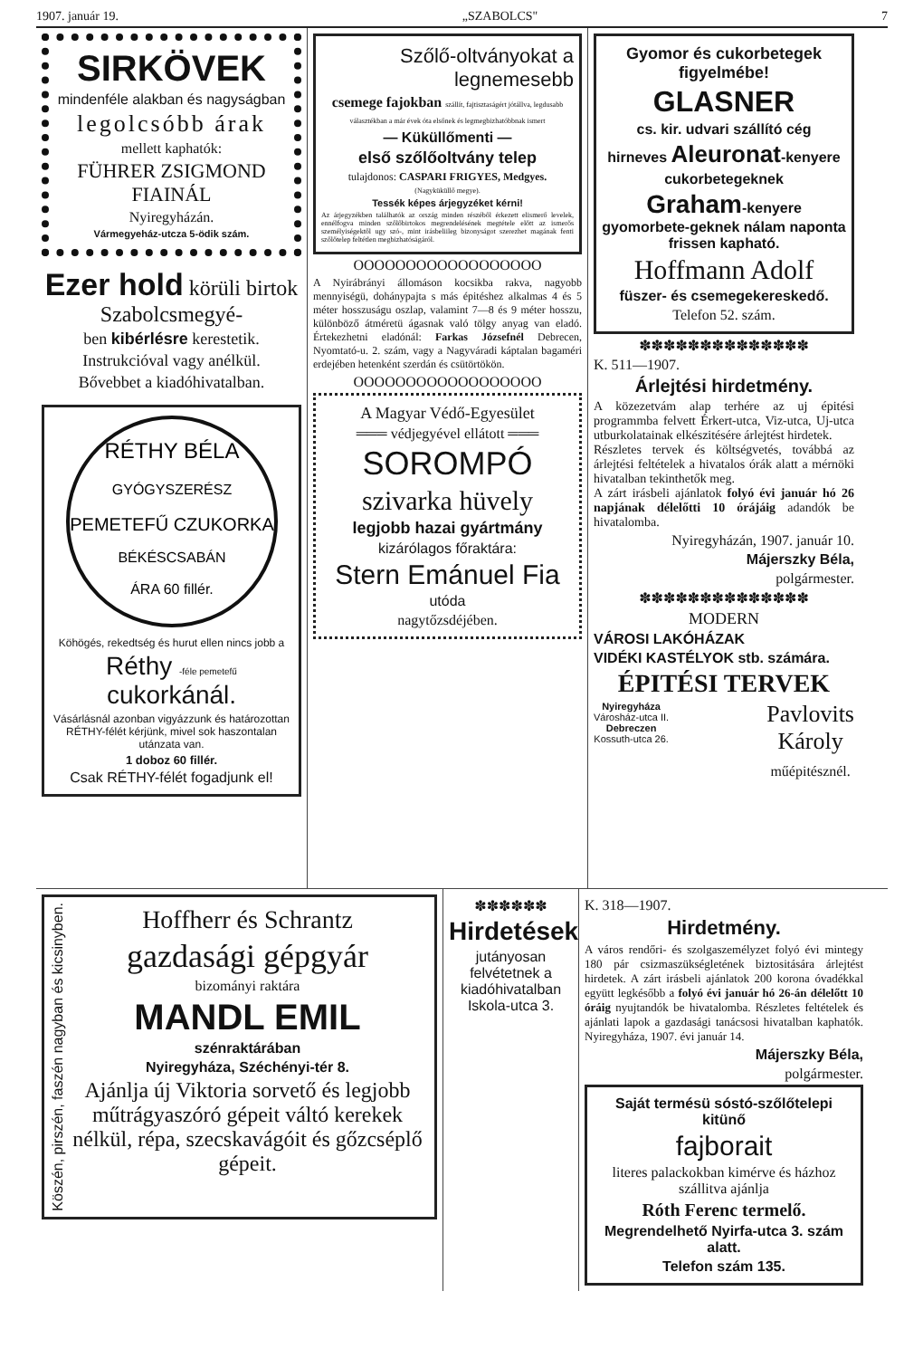1907. január 19. „SZABOLCS" 7
SIRKÖVEK
mindenféle alakban és nagyságban
legolcsóbb árak
mellett kaphatók:
FÜHRER ZSIGMOND FIAINÁL
Nyiregyházán.
Vármegyeház-utcza 5-ödik szám.
Ezer hold körüli birtok Szabolcsmegyé-
ben kibérlésre kerestetik.
Instrukcióval vagy anélkül.
Bővebbet a kiadóhivatalban.
RÉTHY BÉLA
GYÓGYSZERÉSZ
PEMETEFŰ CZUKORKA
BÉKÉSCSABÁN
ÁRA 60 fillér.
Köhögés, rekedtség és hurut ellen nincs jobb a
Réthy -féle pemetefű cukorkánál.
Vásárlásnál azonban vigyázzunk és határozottan RÉTHY-félét kérjünk, mivel sok haszontalan utánzata van.
1 doboz 60 fillér.
Csak RÉTHY-félét fogadjunk el!
Szőlő-oltványokat a legnemesebb
csemege fajokban szállít, fajtisztaságért jótállva, legdusabb választékban a már évek óta elsőnek és legmegbizhatóbbnak ismert
— Küküllőmenti —
első szőlőoltvány telep
tulajdonos: CASPARI FRIGYES, Medgyes.
(Nagyküküllő megye).
Tessék képes árjegyzéket kérni!
Az árjegyzékben találhatók az ország minden részéből érkezett elismerő levelek, ennélfogva minden szőlőbirtokos megrendelésének megtétele előtt az ismerős személyiségektől ugy szó-, mint irásbeliileg bizonyságot szerezhet magának fenti szőlőtelep feltétlen megbizhatóságáról.
OOOOOOOOOOOOOOOOOO
A Nyirábrányi állomáson kocsikba rakva, nagyobb mennyiségü, dohánypajta s más épitéshez alkalmas 4 és 5 méter hosszuságu oszlap, valamint 7—8 és 9 méter hosszu, különböző átméretü ágasnak való tölgy anyag van eladó. Értekezhetni eladónál: Farkas Józsefnél Debrecen, Nyomtató-u. 2. szám, vagy a Nagyváradi káptalan bagaméri erdejében hetenként szerdán és csütörtökön.
OOOOOOOOOOOOOOOOOO
A Magyar Védő-Egyesület
═══ védjegyével ellátott ═══
SOROMPÓ
szivarka hüvely
legjobb hazai gyártmány
kizárólagos főraktára:
Stern Emánuel Fia
utóda
nagytőzsdéjében.
Gyomor és cukorbetegek figyelmébe!
GLASNER
cs. kir. udvari szállító cég
hirneves Aleuronat-kenyere
cukorbetegeknek
Graham-kenyere gyomorbete-geknek nálam naponta frissen kapható.
Hoffmann Adolf
füszer- és csemegekereskedő.
Telefon 52. szám.
✽✽✽✽✽✽✽✽✽✽✽✽✽✽
K. 511—1907.
Árlejtési hirdetmény.
A közezetvám alap terhére az uj épitési programmba felvett Érkert-utca, Viz-utca, Uj-utca utburkolatainak elkészitésére árlejtést hirdetek.
Részletes tervek és költségvetés, továbbá az árlejtési feltételek a hivatalos órák alatt a mérnöki hivatalban tekinthetők meg.
A zárt irásbeli ajánlatok folyó évi január hó 26 napjának délelőtti 10 órájáig adandók be hivatalomba.
Nyiregyházán, 1907. január 10.
Májerszky Béla,
polgármester.
✽✽✽✽✽✽✽✽✽✽✽✽✽✽
MODERN
VÁROSI LAKÓHÁZAK
VIDÉKI KASTÉLYOK stb. számára.
ÉPITÉSI TERVEK
Nyiregyháza
Városház-utca II.
Debreczen
Kossuth-utca 26.
Pavlovits
Károly
műépitésznél.
Köszén, pirszén, faszén nagyban és kicsinyben.
Hoffherr és Schrantz
gazdasági gépgyár
bizományi raktára
MANDL EMIL
szénraktárában
Nyiregyháza, Széchényi-tér 8.
Ajánlja új Viktoria sorvető és legjobb műtrágyaszóró gépeit váltó kerekek nélkül, répa, szecskavágóit és gőzcséplő gépeit.
✽✽✽✽✽✽
Hirdetések
jutányosan felvétetnek a kiadóhivatalban Iskola-utca 3.
K. 318—1907.
Hirdetmény.
A város rendőri- és szolgaszemélyzet folyó évi mintegy 180 pár csizmaszükségletének biztositására árlejtést hirdetek. A zárt irásbeli ajánlatok 200 korona óvadékkal együtt legkésőbb a folyó évi január hó 26-án délelőtt 10 óráig nyujtandók be hivatalomba. Részletes feltételek és ajánlati lapok a gazdasági tanácsosi hivatalban kaphatók. Nyiregyháza, 1907. évi január 14.
Májerszky Béla,
polgármester.
Saját termésü sóstó-szőlőtelepi kitünő
fajborait
literes palackokban kimérve és házhoz szállitva ajánlja
Róth Ferenc termelő.
Megrendelhető Nyirfa-utca 3. szám alatt.
Telefon szám 135.